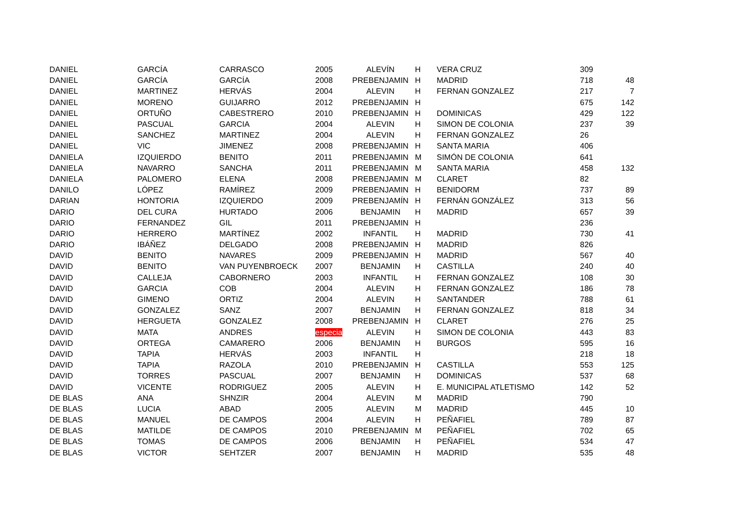| DANIEL | GARCÍA | CARRASCO | 2005 | ALEVÍN | H | VERA CRUZ | 309 | |
| DANIEL | GARCÍA | GARCÍA | 2008 | PREBENJAMIN | H | MADRID | 718 | 48 |
| DANIEL | MARTINEZ | HERVÁS | 2004 | ALEVIN | H | FERNAN GONZALEZ | 217 | 7 |
| DANIEL | MORENO | GUIJARRO | 2012 | PREBENJAMIN | H | | 675 | 142 |
| DANIEL | ORTUÑO | CABESTRERO | 2010 | PREBENJAMIN | H | DOMINICAS | 429 | 122 |
| DANIEL | PASCUAL | GARCIA | 2004 | ALEVIN | H | SIMON DE COLONIA | 237 | 39 |
| DANIEL | SANCHEZ | MARTINEZ | 2004 | ALEVIN | H | FERNAN GONZALEZ | 26 | |
| DANIEL | VIC | JIMENEZ | 2008 | PREBENJAMIN | H | SANTA MARIA | 406 | |
| DANIELA | IZQUIERDO | BENITO | 2011 | PREBENJAMIN | M | SIMÓN DE COLONIA | 641 | |
| DANIELA | NAVARRO | SANCHA | 2011 | PREBENJAMIN | M | SANTA MARIA | 458 | 132 |
| DANIELA | PALOMERO | ELENA | 2008 | PREBENJAMIN | M | CLARET | 82 | |
| DANILO | LÓPEZ | RAMÍREZ | 2009 | PREBENJAMIN | H | BENIDORM | 737 | 89 |
| DARIAN | HONTORIA | IZQUIERDO | 2009 | PREBENJAMÍN | H | FERNÁN GONZÁLEZ | 313 | 56 |
| DARIO | DEL CURA | HURTADO | 2006 | BENJAMIN | H | MADRID | 657 | 39 |
| DARIO | FERNANDEZ | GIL | 2011 | PREBENJAMIN | H | | 236 | |
| DARIO | HERRERO | MARTÍNEZ | 2002 | INFANTIL | H | MADRID | 730 | 41 |
| DARIO | IBÁÑEZ | DELGADO | 2008 | PREBENJAMIN | H | MADRID | 826 | |
| DAVID | BENITO | NAVARES | 2009 | PREBENJAMIN | H | MADRID | 567 | 40 |
| DAVID | BENITO | VAN PUYENBROECK | 2007 | BENJAMIN | H | CASTILLA | 240 | 40 |
| DAVID | CALLEJA | CABORNERO | 2003 | INFANTIL | H | FERNAN GONZALEZ | 108 | 30 |
| DAVID | GARCIA | COB | 2004 | ALEVIN | H | FERNAN GONZALEZ | 186 | 78 |
| DAVID | GIMENO | ORTIZ | 2004 | ALEVIN | H | SANTANDER | 788 | 61 |
| DAVID | GONZALEZ | SANZ | 2007 | BENJAMIN | H | FERNAN GONZALEZ | 818 | 34 |
| DAVID | HERGUETA | GONZALEZ | 2008 | PREBENJAMIN | H | CLARET | 276 | 25 |
| DAVID | MATA | ANDRES | especia | ALEVIN | H | SIMON DE COLONIA | 443 | 83 |
| DAVID | ORTEGA | CAMARERO | 2006 | BENJAMIN | H | BURGOS | 595 | 16 |
| DAVID | TAPIA | HERVÁS | 2003 | INFANTIL | H | | 218 | 18 |
| DAVID | TAPIA | RAZOLA | 2010 | PREBENJAMIN | H | CASTILLA | 553 | 125 |
| DAVID | TORRES | PASCUAL | 2007 | BENJAMIN | H | DOMINICAS | 537 | 68 |
| DAVID | VICENTE | RODRIGUEZ | 2005 | ALEVIN | H | E. MUNICIPAL ATLETISMO | 142 | 52 |
| DE BLAS | ANA | SHNZIR | 2004 | ALEVIN | M | MADRID | 790 | |
| DE BLAS | LUCIA | ABAD | 2005 | ALEVIN | M | MADRID | 445 | 10 |
| DE BLAS | MANUEL | DE CAMPOS | 2004 | ALEVIN | H | PEÑAFIEL | 789 | 87 |
| DE BLAS | MATILDE | DE CAMPOS | 2010 | PREBENJAMIN | M | PEÑAFIEL | 702 | 65 |
| DE BLAS | TOMAS | DE CAMPOS | 2006 | BENJAMIN | H | PEÑAFIEL | 534 | 47 |
| DE BLAS | VICTOR | SEHTZER | 2007 | BENJAMIN | H | MADRID | 535 | 48 |